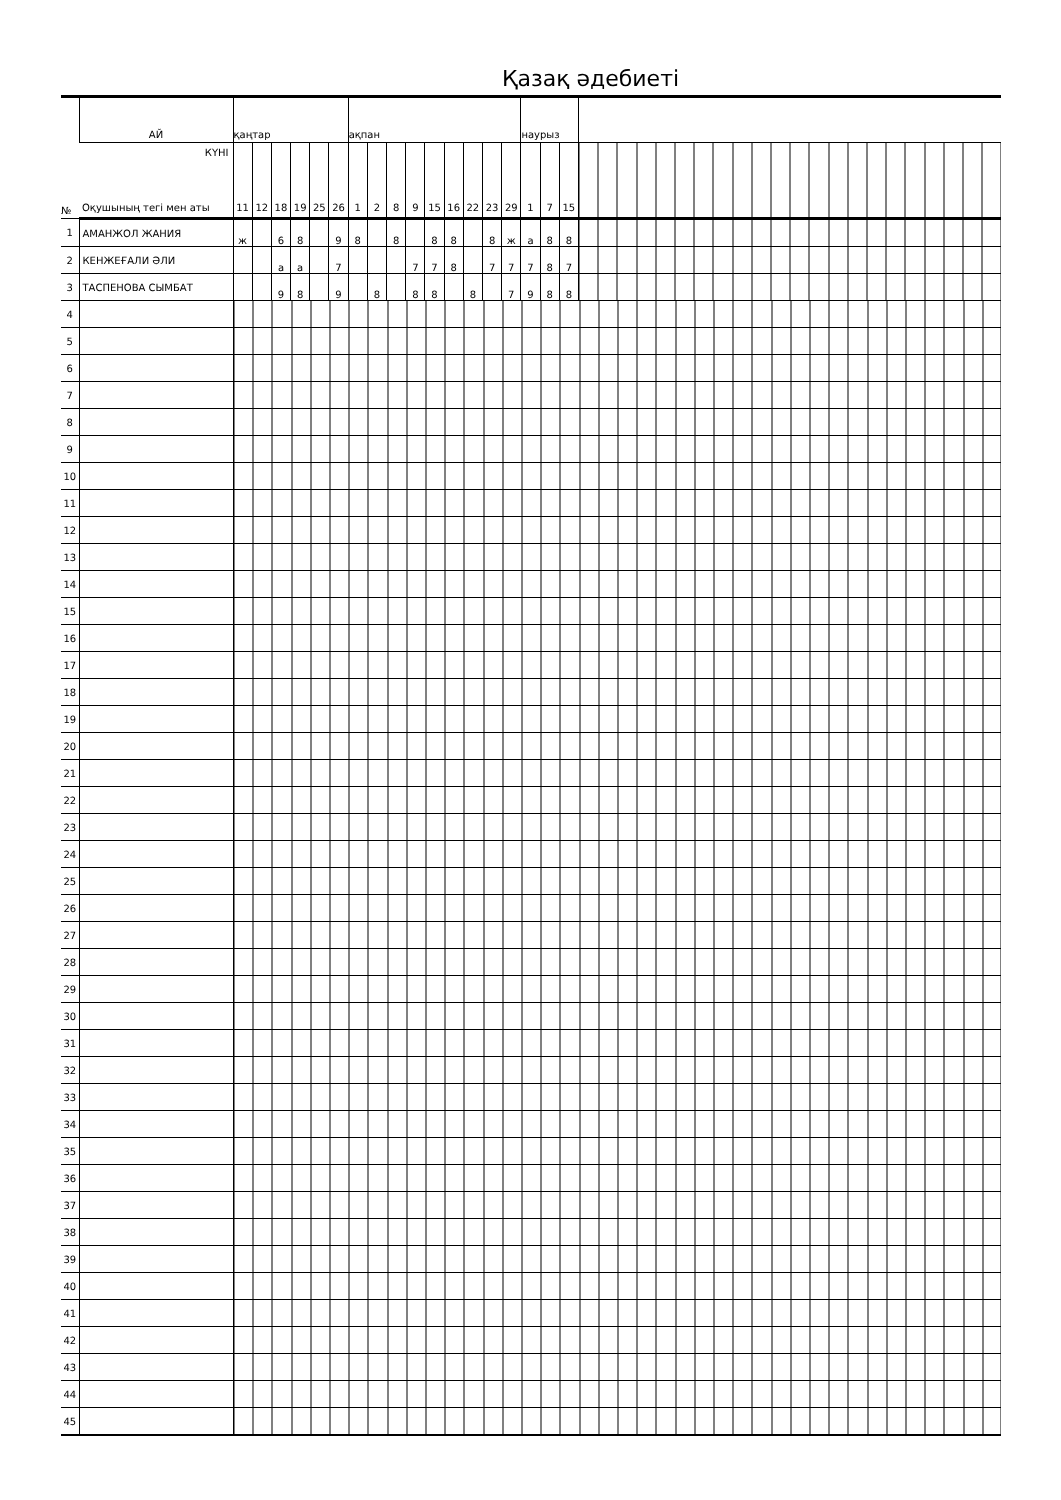Қазақ әдебиеті
| № | АЙ | қаңтар | | | | | | ақпан | | | | | | | | | наурыз | | | |
| | КҮНІ Оқушының тегі мен аты | 11 | 12 | 18 | 19 | 25 | 26 | 1 | 2 | 8 | 9 | 15 | 16 | 22 | 23 | 29 | 1 | 7 | 15 | |
| 1 | АМАНЖОЛ ЖАНИЯ | ж | | 6 | 8 | | 9 | 8 | | 8 | | 8 | 8 | | 8 | ж | а | 8 | 8 | |
| 2 | КЕНЖЕҒАЛИ ӘЛИ | | | а | а | | 7 | | | | 7 | 7 | 8 | | 7 | 7 | 7 | 8 | 7 | |
| 3 | ТАСПЕНОВА СЫМБАТ | | | 9 | 8 | | 9 | | 8 | | 8 | 8 | | 8 | | 7 | 9 | 8 | 8 | |
| 4 | | | | | | | | | | | | | | | | | | | | |
| 5 | | | | | | | | | | | | | | | | | | | | |
| 6 | | | | | | | | | | | | | | | | | | | | |
| 7 | | | | | | | | | | | | | | | | | | | | |
| 8 | | | | | | | | | | | | | | | | | | | | |
| 9 | | | | | | | | | | | | | | | | | | | | |
| 10 | | | | | | | | | | | | | | | | | | | | |
| 11 | | | | | | | | | | | | | | | | | | | | |
| 12 | | | | | | | | | | | | | | | | | | | | |
| 13 | | | | | | | | | | | | | | | | | | | | |
| 14 | | | | | | | | | | | | | | | | | | | | |
| 15 | | | | | | | | | | | | | | | | | | | | |
| 16 | | | | | | | | | | | | | | | | | | | | |
| 17 | | | | | | | | | | | | | | | | | | | | |
| 18 | | | | | | | | | | | | | | | | | | | | |
| 19 | | | | | | | | | | | | | | | | | | | | |
| 20 | | | | | | | | | | | | | | | | | | | | |
| 21 | | | | | | | | | | | | | | | | | | | | |
| 22 | | | | | | | | | | | | | | | | | | | | |
| 23 | | | | | | | | | | | | | | | | | | | | |
| 24 | | | | | | | | | | | | | | | | | | | | |
| 25 | | | | | | | | | | | | | | | | | | | | |
| 26 | | | | | | | | | | | | | | | | | | | | |
| 27 | | | | | | | | | | | | | | | | | | | | |
| 28 | | | | | | | | | | | | | | | | | | | | |
| 29 | | | | | | | | | | | | | | | | | | | | |
| 30 | | | | | | | | | | | | | | | | | | | | |
| 31 | | | | | | | | | | | | | | | | | | | | |
| 32 | | | | | | | | | | | | | | | | | | | | |
| 33 | | | | | | | | | | | | | | | | | | | | |
| 34 | | | | | | | | | | | | | | | | | | | | |
| 35 | | | | | | | | | | | | | | | | | | | | |
| 36 | | | | | | | | | | | | | | | | | | | | |
| 37 | | | | | | | | | | | | | | | | | | | | |
| 38 | | | | | | | | | | | | | | | | | | | | |
| 39 | | | | | | | | | | | | | | | | | | | | |
| 40 | | | | | | | | | | | | | | | | | | | | |
| 41 | | | | | | | | | | | | | | | | | | | | |
| 42 | | | | | | | | | | | | | | | | | | | | |
| 43 | | | | | | | | | | | | | | | | | | | | |
| 44 | | | | | | | | | | | | | | | | | | | | |
| 45 | | | | | | | | | | | | | | | | | | | | |